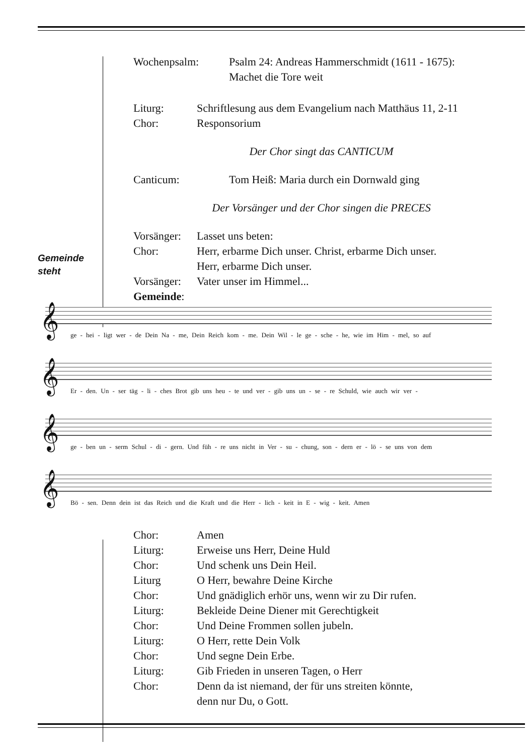Gemeinde
steht
Wochenpsalm: Psalm 24: Andreas Hammerschmidt (1611 - 1675):
Machet die Tore weit
Liturg: Schriftlesung aus dem Evangelium nach Matthäus 11, 2-11
Chor: Responsorium
Der Chor singt das CANTICUM
Canticum: Tom Heiß: Maria durch ein Dornwald ging
Der Vorsänger und der Chor singen die PRECES
Vorsänger: Lasset uns beten:
Chor: Herr, erbarme Dich unser. Christ, erbarme Dich unser.
Herr, erbarme Dich unser.
Vorsänger: Vater unser im Himmel...
Gemeinde:
𝄞
ge - hei - ligt wer - de Dein Na - me, Dein Reich kom - me. Dein Wil - le ge - sche - he, wie im Him - mel, so auf
𝄞
Er - den. Un - ser täg - li - ches Brot gib uns heu - te und ver - gib uns un - se - re Schuld, wie auch wir ver -
𝄞
ge - ben un - serm Schul - di - gern. Und füh - re uns nicht in Ver - su - chung, son - dern er - lö - se uns von dem
𝄞
Bö - sen. Denn dein ist das Reich und die Kraft und die Herr - lich - keit in E - wig - keit. Amen
Chor: Amen
Liturg: Erweise uns Herr, Deine Huld
Chor: Und schenk uns Dein Heil.
Liturg O Herr, bewahre Deine Kirche
Chor: Und gnädiglich erhör uns, wenn wir zu Dir rufen.
Liturg: Bekleide Deine Diener mit Gerechtigkeit
Chor: Und Deine Frommen sollen jubeln.
Liturg: O Herr, rette Dein Volk
Chor: Und segne Dein Erbe.
Liturg: Gib Frieden in unseren Tagen, o Herr
Chor: Denn da ist niemand, der für uns streiten könnte,
denn nur Du, o Gott.